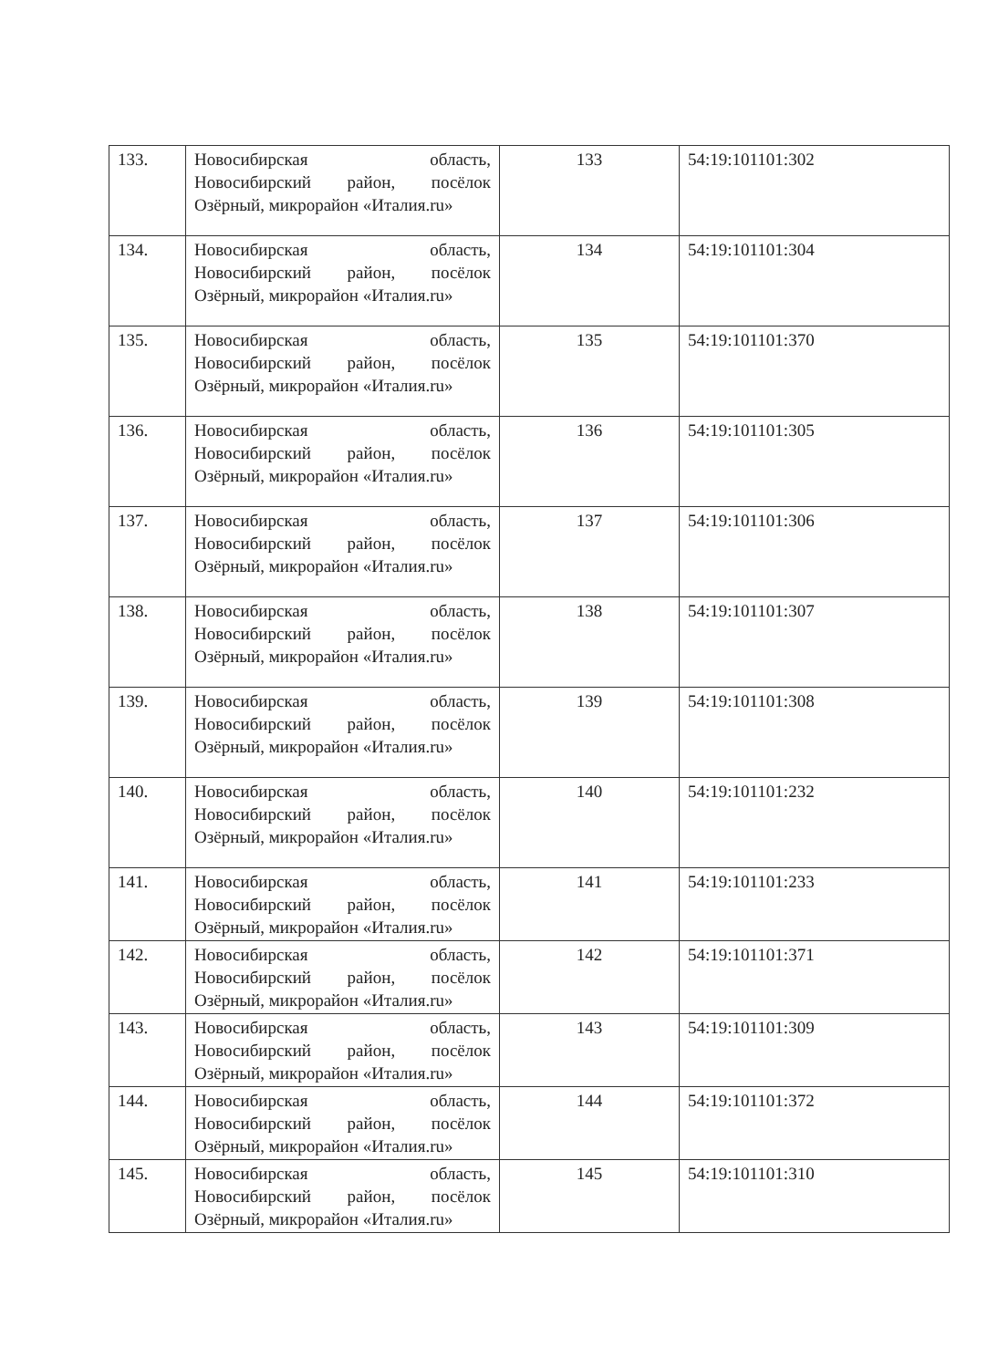| 133. | Новосибирская область, Новосибирский район, посёлок Озёрный, микрорайон «Италия.ru» | 133 | 54:19:101101:302 |
| 134. | Новосибирская область, Новосибирский район, посёлок Озёрный, микрорайон «Италия.ru» | 134 | 54:19:101101:304 |
| 135. | Новосибирская область, Новосибирский район, посёлок Озёрный, микрорайон «Италия.ru» | 135 | 54:19:101101:370 |
| 136. | Новосибирская область, Новосибирский район, посёлок Озёрный, микрорайон «Италия.ru» | 136 | 54:19:101101:305 |
| 137. | Новосибирская область, Новосибирский район, посёлок Озёрный, микрорайон «Италия.ru» | 137 | 54:19:101101:306 |
| 138. | Новосибирская область, Новосибирский район, посёлок Озёрный, микрорайон «Италия.ru» | 138 | 54:19:101101:307 |
| 139. | Новосибирская область, Новосибирский район, посёлок Озёрный, микрорайон «Италия.ru» | 139 | 54:19:101101:308 |
| 140. | Новосибирская область, Новосибирский район, посёлок Озёрный, микрорайон «Италия.ru» | 140 | 54:19:101101:232 |
| 141. | Новосибирская область, Новосибирский район, посёлок Озёрный, микрорайон «Италия.ru» | 141 | 54:19:101101:233 |
| 142. | Новосибирская область, Новосибирский район, посёлок Озёрный, микрорайон «Италия.ru» | 142 | 54:19:101101:371 |
| 143. | Новосибирская область, Новосибирский район, посёлок Озёрный, микрорайон «Италия.ru» | 143 | 54:19:101101:309 |
| 144. | Новосибирская область, Новосибирский район, посёлок Озёрный, микрорайон «Италия.ru» | 144 | 54:19:101101:372 |
| 145. | Новосибирская область, Новосибирский район, посёлок Озёрный, микрорайон «Италия.ru» | 145 | 54:19:101101:310 |